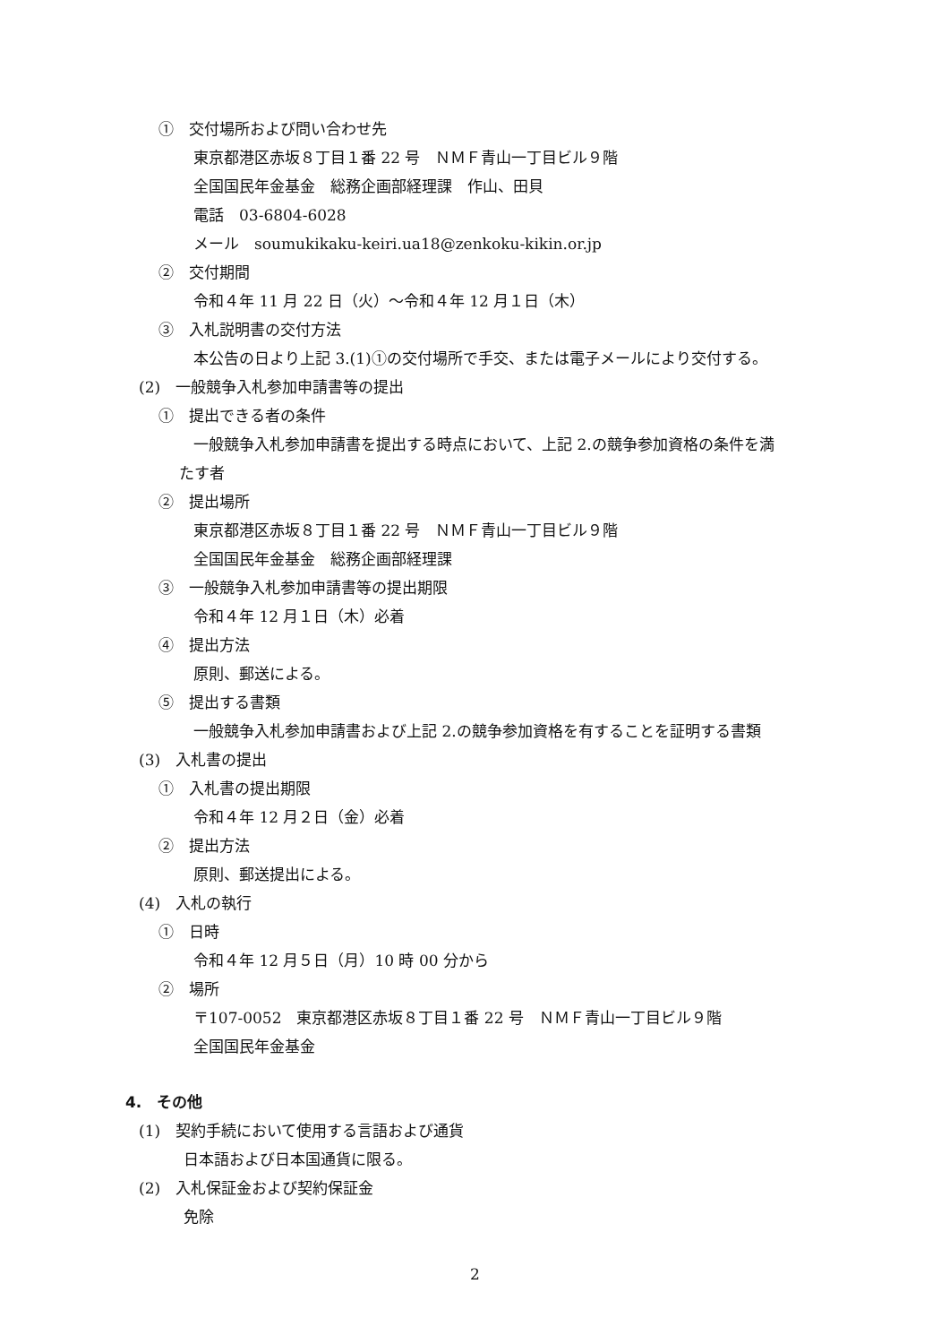①　交付場所および問い合わせ先
東京都港区赤坂８丁目１番 22 号　ＮＭＦ青山一丁目ビル９階
全国国民年金基金　総務企画部経理課　作山、田貝
電話　03-6804-6028
メール　soumukikaku-keiri.ua18@zenkoku-kikin.or.jp
②　交付期間
令和４年 11 月 22 日（火）～令和４年 12 月１日（木）
③　入札説明書の交付方法
本公告の日より上記 3.(1)①の交付場所で手交、または電子メールにより交付する。
(2)　一般競争入札参加申請書等の提出
①　提出できる者の条件
一般競争入札参加申請書を提出する時点において、上記 2.の競争参加資格の条件を満
たす者
②　提出場所
東京都港区赤坂８丁目１番 22 号　ＮＭＦ青山一丁目ビル９階
全国国民年金基金　総務企画部経理課
③　一般競争入札参加申請書等の提出期限
令和４年 12 月１日（木）必着
④　提出方法
原則、郵送による。
⑤　提出する書類
一般競争入札参加申請書および上記 2.の競争参加資格を有することを証明する書類
(3)　入札書の提出
①　入札書の提出期限
令和４年 12 月２日（金）必着
②　提出方法
原則、郵送提出による。
(4)　入札の執行
①　日時
令和４年 12 月５日（月）10 時 00 分から
②　場所
〒107-0052　東京都港区赤坂８丁目１番 22 号　ＮＭＦ青山一丁目ビル９階
全国国民年金基金
4.　その他
(1)　契約手続において使用する言語および通貨
日本語および日本国通貨に限る。
(2)　入札保証金および契約保証金
免除
2